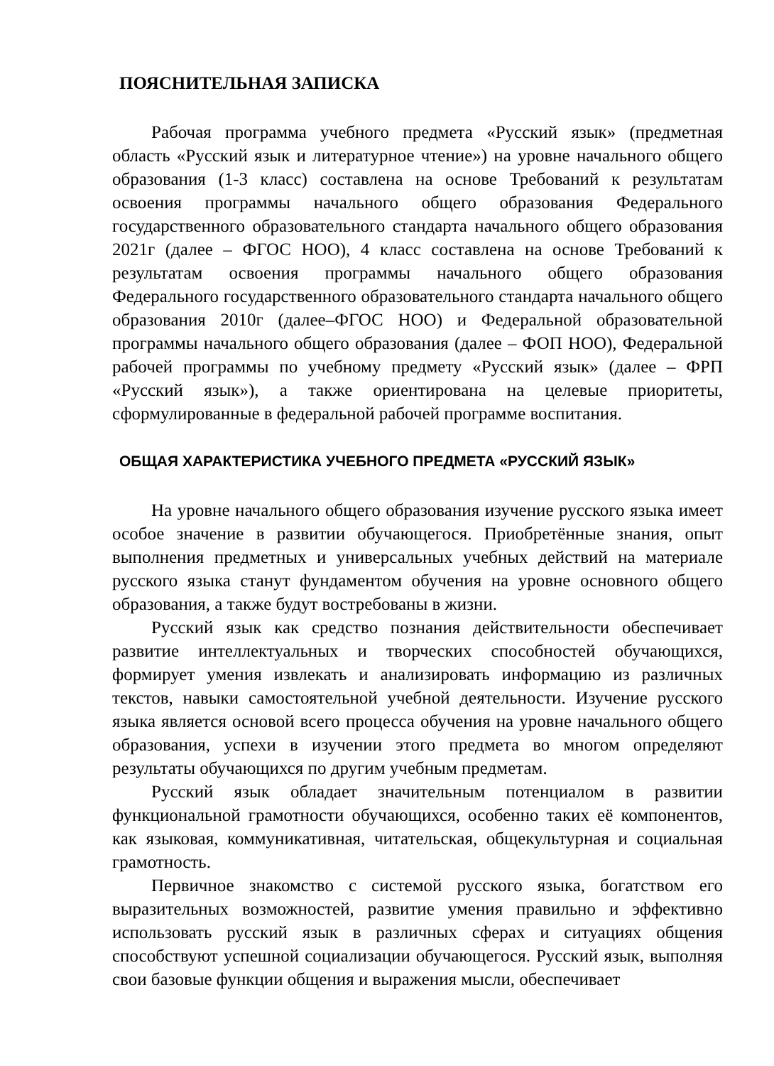ПОЯСНИТЕЛЬНАЯ ЗАПИСКА
Рабочая программа учебного предмета «Русский язык» (предметная область «Русский язык и литературное чтение») на уровне начального общего образования (1-3 класс) составлена на основе Требований к результатам освоения программы начального общего образования Федерального государственного образовательного стандарта начального общего образования 2021г (далее – ФГОС НОО), 4 класс составлена на основе Требований к результатам освоения программы начального общего образования Федерального государственного образовательного стандарта начального общего образования 2010г (далее–ФГОС НОО) и Федеральной образовательной программы начального общего образования (далее – ФОП НОО), Федеральной рабочей программы по учебному предмету «Русский язык» (далее – ФРП «Русский язык»), а также ориентирована на целевые приоритеты, сформулированные в федеральной рабочей программе воспитания.
ОБЩАЯ ХАРАКТЕРИСТИКА УЧЕБНОГО ПРЕДМЕТА «РУССКИЙ ЯЗЫК»
На уровне начального общего образования изучение русского языка имеет особое значение в развитии обучающегося. Приобретённые знания, опыт выполнения предметных и универсальных учебных действий на материале русского языка станут фундаментом обучения на уровне основного общего образования, а также будут востребованы в жизни.
Русский язык как средство познания действительности обеспечивает развитие интеллектуальных и творческих способностей обучающихся, формирует умения извлекать и анализировать информацию из различных текстов, навыки самостоятельной учебной деятельности. Изучение русского языка является основой всего процесса обучения на уровне начального общего образования, успехи в изучении этого предмета во многом определяют результаты обучающихся по другим учебным предметам.
Русский язык обладает значительным потенциалом в развитии функциональной грамотности обучающихся, особенно таких её компонентов, как языковая, коммуникативная, читательская, общекультурная и социальная грамотность.
Первичное знакомство с системой русского языка, богатством его выразительных возможностей, развитие умения правильно и эффективно использовать русский язык в различных сферах и ситуациях общения способствуют успешной социализации обучающегося. Русский язык, выполняя свои базовые функции общения и выражения мысли, обеспечивает